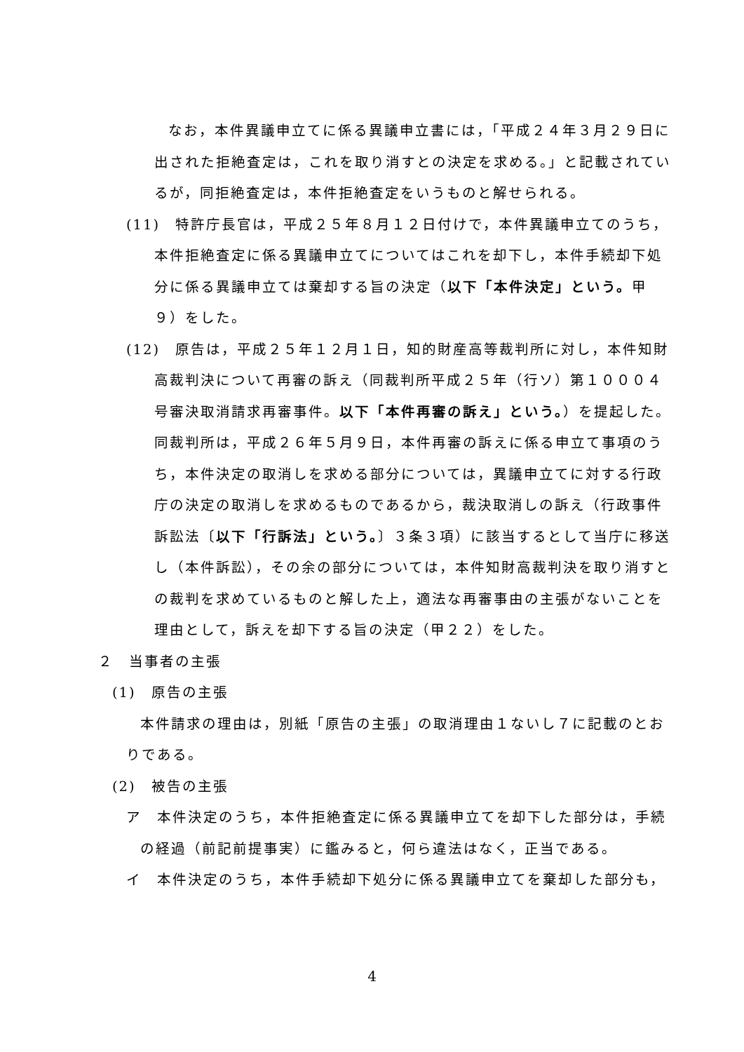なお，本件異議申立てに係る異議申立書には，「平成２４年３月２９日に出された拒絶査定は，これを取り消すとの決定を求める。」と記載されているが，同拒絶査定は，本件拒絶査定をいうものと解せられる。
(11)　特許庁長官は，平成２５年８月１２日付けで，本件異議申立てのうち，本件拒絶査定に係る異議申立てについてはこれを却下し，本件手続却下処分に係る異議申立ては棄却する旨の決定（以下「本件決定」という。甲９）をした。
(12)　原告は，平成２５年１２月１日，知的財産高等裁判所に対し，本件知財高裁判決について再審の訴え（同裁判所平成２５年（行ソ）第１０００４号審決取消請求再審事件。以下「本件再審の訴え」という。）を提起した。同裁判所は，平成２６年５月９日，本件再審の訴えに係る申立て事項のうち，本件決定の取消しを求める部分については，異議申立てに対する行政庁の決定の取消しを求めるものであるから，裁決取消しの訴え（行政事件訴訟法〔以下「行訴法」という。〕３条３項）に該当するとして当庁に移送し（本件訴訟），その余の部分については，本件知財高裁判決を取り消すとの裁判を求めているものと解した上，適法な再審事由の主張がないことを理由として，訴えを却下する旨の決定（甲２２）をした。
２　当事者の主張
(1)　原告の主張
本件請求の理由は，別紙「原告の主張」の取消理由１ないし７に記載のとおりである。
(2)　被告の主張
ア　本件決定のうち，本件拒絶査定に係る異議申立てを却下した部分は，手続の経過（前記前提事実）に鑑みると，何ら違法はなく，正当である。
イ　本件決定のうち，本件手続却下処分に係る異議申立てを棄却した部分も，
4